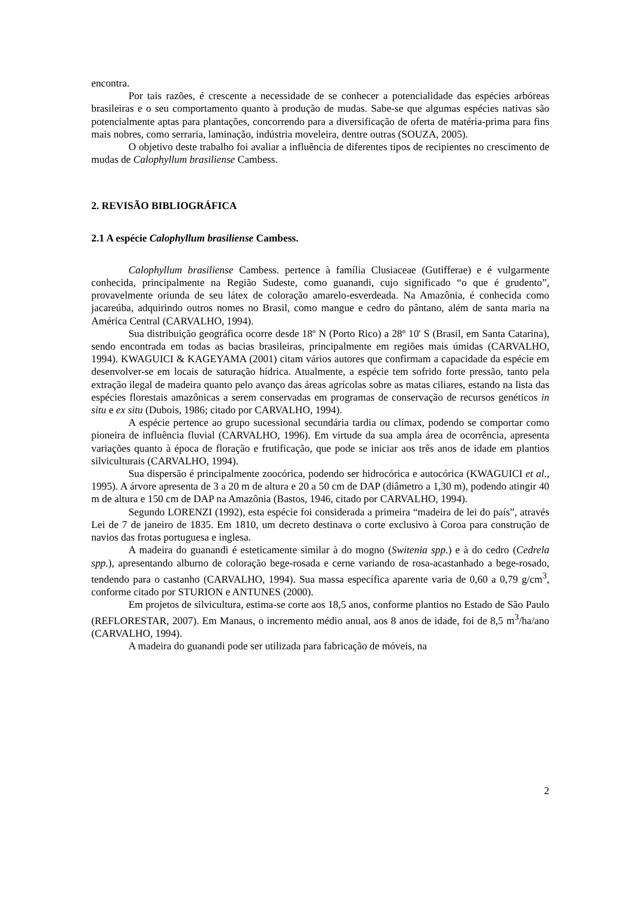encontra.
Por tais razões, é crescente a necessidade de se conhecer a potencialidade das espécies arbóreas brasileiras e o seu comportamento quanto à produção de mudas. Sabe-se que algumas espécies nativas são potencialmente aptas para plantações, concorrendo para a diversificação de oferta de matéria-prima para fins mais nobres, como serraria, laminação, indústria moveleira, dentre outras (SOUZA, 2005).
O objetivo deste trabalho foi avaliar a influência de diferentes tipos de recipientes no crescimento de mudas de Calophyllum brasiliense Cambess.
2. REVISÃO BIBLIOGRÁFICA
2.1 A espécie Calophyllum brasiliense Cambess.
Calophyllum brasiliense Cambess. pertence à família Clusiaceae (Gutifferae) e é vulgarmente conhecida, principalmente na Região Sudeste, como guanandi, cujo significado “o que é grudento”, provavelmente oriunda de seu látex de coloração amarelo-esverdeada. Na Amazônia, é conhecida como jacareúba, adquirindo outros nomes no Brasil, como mangue e cedro do pântano, além de santa maria na América Central (CARVALHO, 1994).
Sua distribuição geográfica ocorre desde 18º N (Porto Rico) a 28º 10' S (Brasil, em Santa Catarina), sendo encontrada em todas as bacias brasileiras, principalmente em regiões mais úmidas (CARVALHO, 1994). KWAGUICI & KAGEYAMA (2001) citam vários autores que confirmam a capacidade da espécie em desenvolver-se em locais de saturação hídrica. Atualmente, a espécie tem sofrido forte pressão, tanto pela extração ilegal de madeira quanto pelo avanço das áreas agrícolas sobre as matas ciliares, estando na lista das espécies florestais amazônicas a serem conservadas em programas de conservação de recursos genéticos in situ e ex situ (Dubois, 1986; citado por CARVALHO, 1994).
A espécie pertence ao grupo sucessional secundária tardia ou clímax, podendo se comportar como pioneira de influência fluvial (CARVALHO, 1996). Em virtude da sua ampla área de ocorrência, apresenta variações quanto à época de floração e frutificação, que pode se iniciar aos três anos de idade em plantios silviculturais (CARVALHO, 1994).
Sua dispersão é principalmente zoocórica, podendo ser hidrocórica e autocórica (KWAGUICI et al., 1995). A árvore apresenta de 3 a 20 m de altura e 20 a 50 cm de DAP (diâmetro a 1,30 m), podendo atingir 40 m de altura e 150 cm de DAP na Amazônia (Bastos, 1946, citado por CARVALHO, 1994).
Segundo LORENZI (1992), esta espécie foi considerada a primeira “madeira de lei do país”, através Lei de 7 de janeiro de 1835. Em 1810, um decreto destinava o corte exclusivo à Coroa para construção de navios das frotas portuguesa e inglesa.
A madeira do guanandi é esteticamente similar à do mogno (Switenia spp.) e à do cedro (Cedrela spp.), apresentando alburno de coloração bege-rosada e cerne variando de rosa-acastanhado a bege-rosado, tendendo para o castanho (CARVALHO, 1994). Sua massa específica aparente varia de 0,60 a 0,79 g/cm<sup>3</sup>, conforme citado por STURION e ANTUNES (2000).
Em projetos de silvicultura, estima-se corte aos 18,5 anos, conforme plantios no Estado de São Paulo (REFLORESTAR, 2007). Em Manaus, o incremento médio anual, aos 8 anos de idade, foi de 8,5 m<sup>3</sup>/ha/ano (CARVALHO, 1994).
A madeira do guanandi pode ser utilizada para fabricação de móveis, na
2